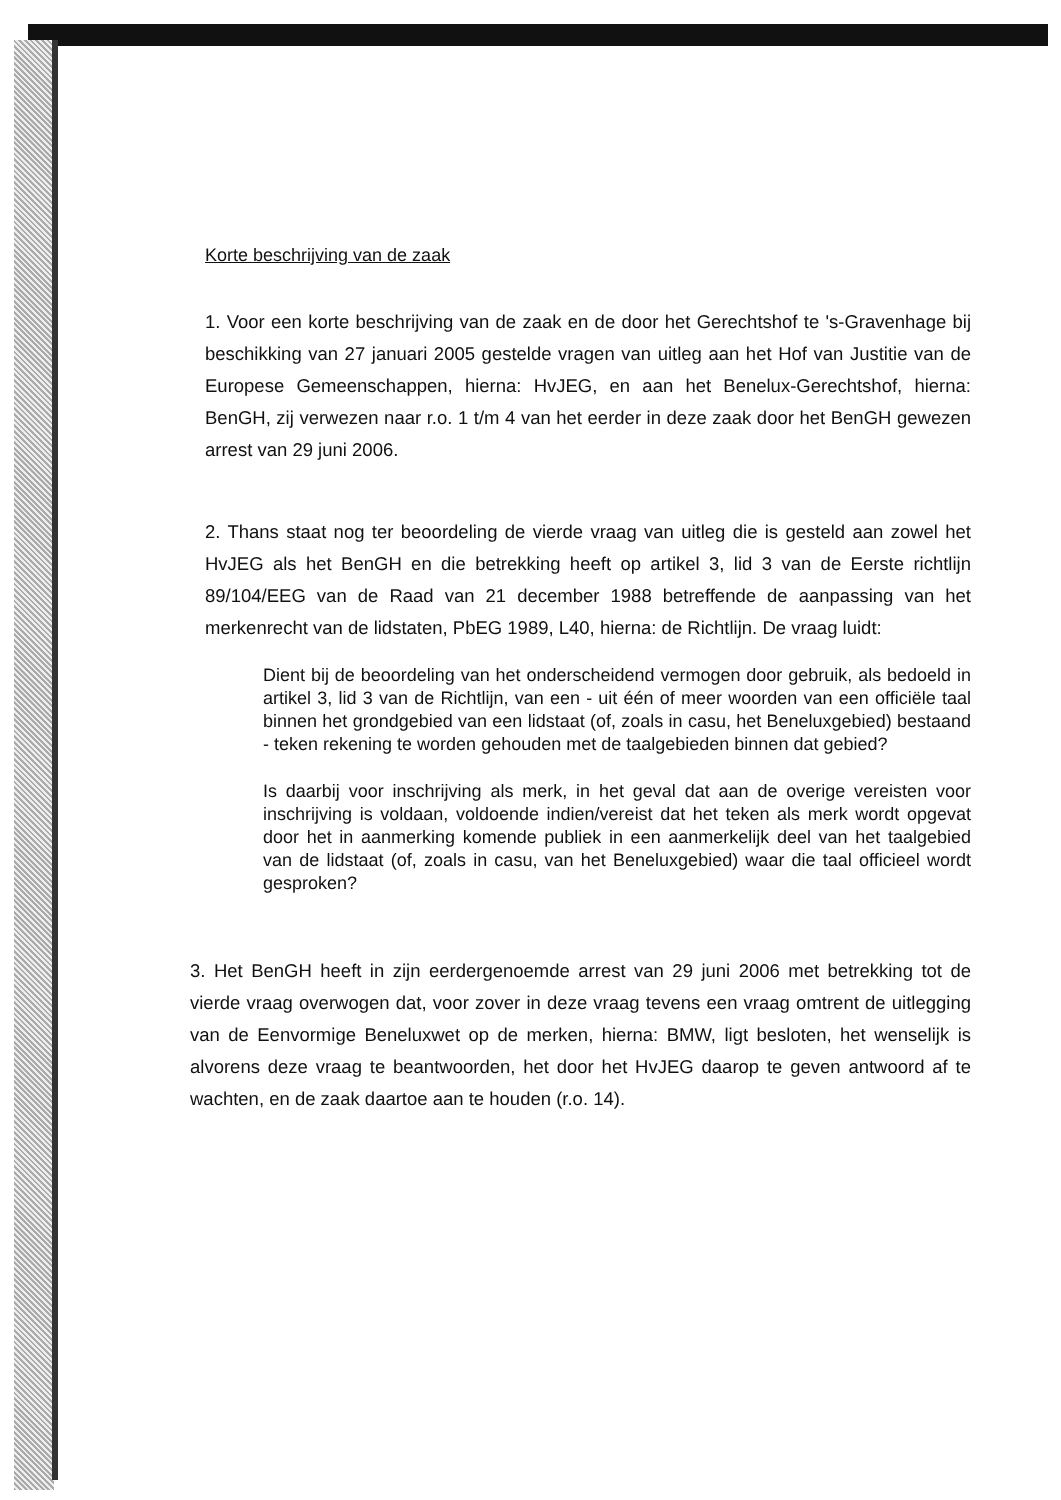Korte beschrijving van de zaak
1. Voor een korte beschrijving van de zaak en de door het Gerechtshof te 's-Gravenhage bij beschikking van 27 januari 2005 gestelde vragen van uitleg aan het Hof van Justitie van de Europese Gemeenschappen, hierna: HvJEG, en aan het Benelux-Gerechtshof, hierna: BenGH, zij verwezen naar r.o. 1 t/m 4 van het eerder in deze zaak door het BenGH gewezen arrest van 29 juni 2006.
2. Thans staat nog ter beoordeling de vierde vraag van uitleg die is gesteld aan zowel het HvJEG als het BenGH en die betrekking heeft op artikel 3, lid 3 van de Eerste richtlijn 89/104/EEG van de Raad van 21 december 1988 betreffende de aanpassing van het merkenrecht van de lidstaten, PbEG 1989, L40, hierna: de Richtlijn. De vraag luidt:
Dient bij de beoordeling van het onderscheidend vermogen door gebruik, als bedoeld in artikel 3, lid 3 van de Richtlijn, van een - uit één of meer woorden van een officiële taal binnen het grondgebied van een lidstaat (of, zoals in casu, het Beneluxgebied) bestaand - teken rekening te worden gehouden met de taalgebieden binnen dat gebied?
Is daarbij voor inschrijving als merk, in het geval dat aan de overige vereisten voor inschrijving is voldaan, voldoende indien/vereist dat het teken als merk wordt opgevat door het in aanmerking komende publiek in een aanmerkelijk deel van het taalgebied van de lidstaat (of, zoals in casu, van het Beneluxgebied) waar die taal officieel wordt gesproken?
3. Het BenGH heeft in zijn eerdergenoemde arrest van 29 juni 2006 met betrekking tot de vierde vraag overwogen dat, voor zover in deze vraag tevens een vraag omtrent de uitlegging van de Eenvormige Beneluxwet op de merken, hierna: BMW, ligt besloten, het wenselijk is alvorens deze vraag te beantwoorden, het door het HvJEG daarop te geven antwoord af te wachten, en de zaak daartoe aan te houden (r.o. 14).